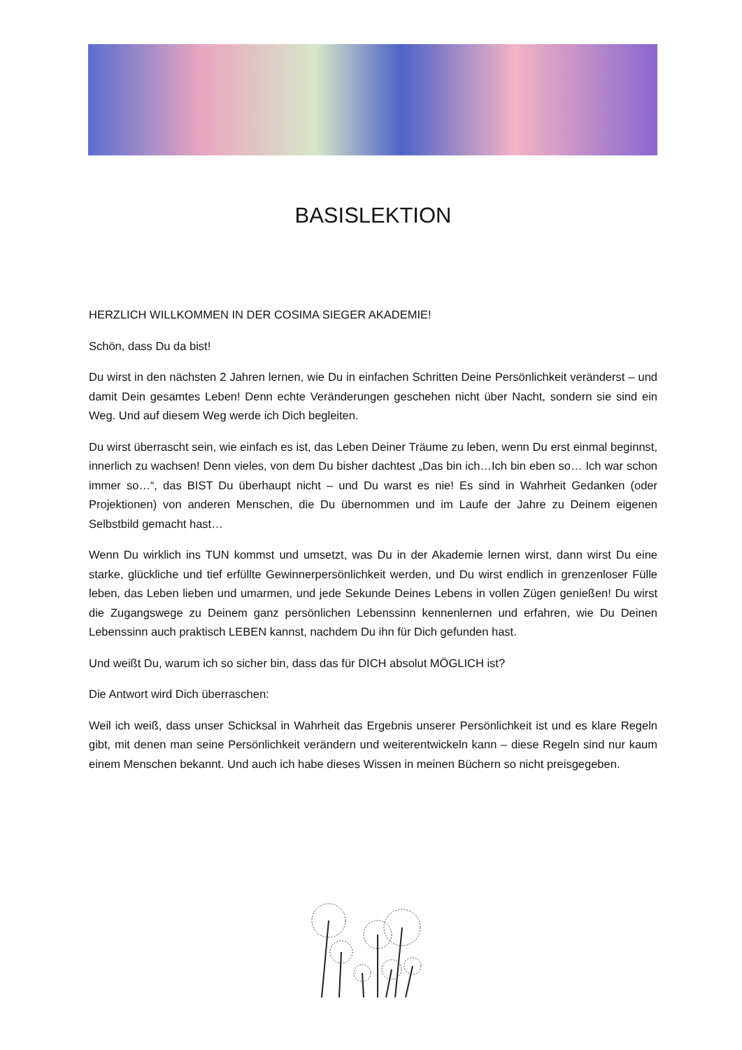BASISLEKTION
HERZLICH WILLKOMMEN IN DER COSIMA SIEGER AKADEMIE!
Schön, dass Du da bist!
Du wirst in den nächsten 2 Jahren lernen, wie Du in einfachen Schritten Deine Persönlichkeit veränderst – und damit Dein gesamtes Leben! Denn echte Veränderungen geschehen nicht über Nacht, sondern sie sind ein Weg. Und auf diesem Weg werde ich Dich begleiten.
Du wirst überrascht sein, wie einfach es ist, das Leben Deiner Träume zu leben, wenn Du erst einmal beginnst, innerlich zu wachsen! Denn vieles, von dem Du bisher dachtest „Das bin ich…Ich bin eben so… Ich war schon immer so…“, das BIST Du überhaupt nicht – und Du warst es nie! Es sind in Wahrheit Gedanken (oder Projektionen) von anderen Menschen, die Du übernommen und im Laufe der Jahre zu Deinem eigenen Selbstbild gemacht hast…
Wenn Du wirklich ins TUN kommst und umsetzt, was Du in der Akademie lernen wirst, dann wirst Du eine starke, glückliche und tief erfüllte Gewinnerpersönlichkeit werden, und Du wirst endlich in grenzenloser Fülle leben, das Leben lieben und umarmen, und jede Sekunde Deines Lebens in vollen Zügen genießen! Du wirst die Zugangswege zu Deinem ganz persönlichen Lebenssinn kennenlernen und erfahren, wie Du Deinen Lebenssinn auch praktisch LEBEN kannst, nachdem Du ihn für Dich gefunden hast.
Und weißt Du, warum ich so sicher bin, dass das für DICH absolut MÖGLICH ist?
Die Antwort wird Dich überraschen:
Weil ich weiß, dass unser Schicksal in Wahrheit das Ergebnis unserer Persönlichkeit ist und es klare Regeln gibt, mit denen man seine Persönlichkeit verändern und weiterentwickeln kann – diese Regeln sind nur kaum einem Menschen bekannt. Und auch ich habe dieses Wissen in meinen Büchern so nicht preisgegeben.